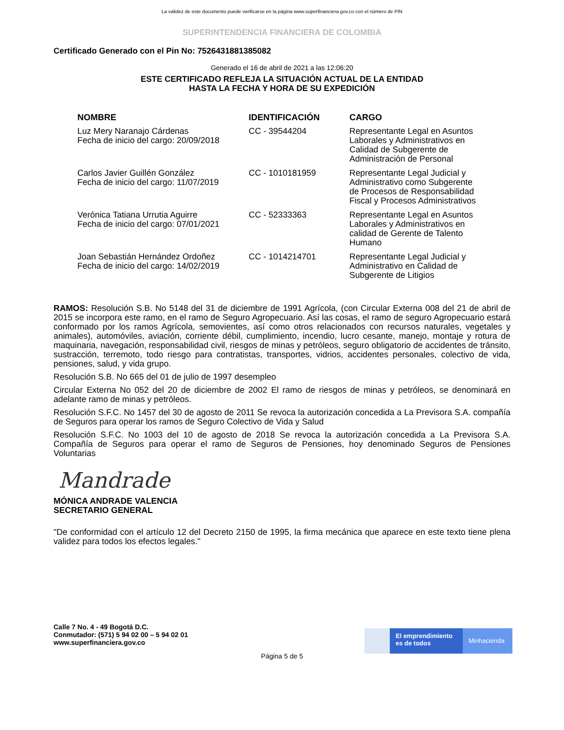La validez de este documento puede verificarse en la página www.superfinanciera.gov.co con el número de PIN
SUPERINTENDENCIA FINANCIERA DE COLOMBIA
Certificado Generado con el Pin No: 7526431881385082
Generado el 16 de abril de 2021 a las 12:06:20
ESTE CERTIFICADO REFLEJA LA SITUACIÓN ACTUAL DE LA ENTIDAD
HASTA LA FECHA Y HORA DE SU EXPEDICIÓN
| NOMBRE | IDENTIFICACIÓN | CARGO |
| --- | --- | --- |
| Luz Mery Naranajo Cárdenas Fecha de inicio del cargo: 20/09/2018 | CC - 39544204 | Representante Legal en Asuntos Laborales y Administrativos en Calidad de Subgerente de Administración de Personal |
| Carlos Javier Guillén González Fecha de inicio del cargo: 11/07/2019 | CC - 1010181959 | Representante Legal Judicial y Administrativo como Subgerente de Procesos de Responsabilidad Fiscal y Procesos Administrativos |
| Verónica Tatiana Urrutia Aguirre Fecha de inicio del cargo: 07/01/2021 | CC - 52333363 | Representante Legal en Asuntos Laborales y Administrativos en calidad de Gerente de Talento Humano |
| Joan Sebastián Hernández Ordoñez Fecha de inicio del cargo: 14/02/2019 | CC - 1014214701 | Representante Legal Judicial y Administrativo en Calidad de Subgerente de Litigios |
RAMOS: Resolución S.B. No 5148 del 31 de diciembre de 1991 Agrícola, (con Circular Externa 008 del 21 de abril de 2015 se incorpora este ramo, en el ramo de Seguro Agropecuario. Así las cosas, el ramo de seguro Agropecuario estará conformado por los ramos Agrícola, semovientes, así como otros relacionados con recursos naturales, vegetales y animales), automóviles, aviación, corriente débil, cumplimiento, incendio, lucro cesante, manejo, montaje y rotura de maquinaria, navegación, responsabilidad civil, riesgos de minas y petróleos, seguro obligatorio de accidentes de tránsito, sustracción, terremoto, todo riesgo para contratistas, transportes, vidrios, accidentes personales, colectivo de vida, pensiones, salud, y vida grupo.
Resolución S.B. No 665 del 01 de julio de 1997 desempleo
Circular Externa No 052 del 20 de diciembre de 2002 El ramo de riesgos de minas y petróleos, se denominará en adelante ramo de minas y petróleos.
Resolución S.F.C. No 1457 del 30 de agosto de 2011 Se revoca la autorización concedida a La Previsora S.A. compañía de Seguros para operar los ramos de Seguro Colectivo de Vida y Salud
Resolución S.F.C. No 1003 del 10 de agosto de 2018 Se revoca la autorización concedida a La Previsora S.A. Compañía de Seguros para operar el ramo de Seguros de Pensiones, hoy denominado Seguros de Pensiones Voluntarias
Mandrade
MÓNICA ANDRADE VALENCIA
SECRETARIO GENERAL
"De conformidad con el artículo 12 del Decreto 2150 de 1995, la firma mecánica que aparece en este texto tiene plena validez para todos los efectos legales."
Calle 7 No. 4 - 49 Bogotá D.C.
Conmutador: (571) 5 94 02 00 – 5 94 02 01
www.superfinanciera.gov.co
El emprendimiento
es de todos
Minhacienda
Página 5 de 5